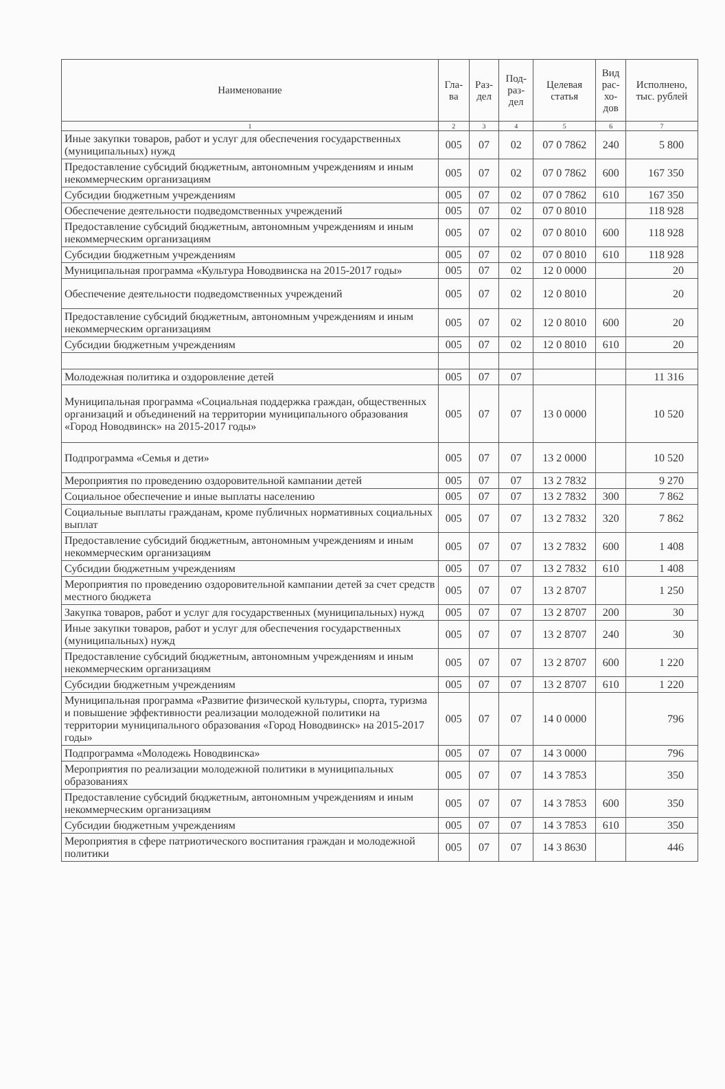| Наименование | Гла- ва | Раз- дел | Под- раз- дел | Целевая статья | Вид рас- хо- дов | Исполнено, тыс. рублей |
| --- | --- | --- | --- | --- | --- | --- |
| 1 | 2 | 3 | 4 | 5 | 6 | 7 |
| Иные закупки товаров, работ и услуг для обеспечения государственных (муниципальных) нужд | 005 | 07 | 02 | 07 0 7862 | 240 | 5 800 |
| Предоставление субсидий бюджетным, автономным учреждениям и иным некоммерческим организациям | 005 | 07 | 02 | 07 0 7862 | 600 | 167 350 |
| Субсидии бюджетным учреждениям | 005 | 07 | 02 | 07 0 7862 | 610 | 167 350 |
| Обеспечение деятельности подведомственных учреждений | 005 | 07 | 02 | 07 0 8010 | | 118 928 |
| Предоставление субсидий бюджетным, автономным учреждениям и иным некоммерческим организациям | 005 | 07 | 02 | 07 0 8010 | 600 | 118 928 |
| Субсидии бюджетным учреждениям | 005 | 07 | 02 | 07 0 8010 | 610 | 118 928 |
| Муниципальная программа «Культура Новодвинска на 2015-2017 годы» | 005 | 07 | 02 | 12 0 0000 | | 20 |
| Обеспечение деятельности подведомственных учреждений | 005 | 07 | 02 | 12 0 8010 | | 20 |
| Предоставление субсидий бюджетным, автономным учреждениям и иным некоммерческим организациям | 005 | 07 | 02 | 12 0 8010 | 600 | 20 |
| Субсидии бюджетным учреждениям | 005 | 07 | 02 | 12 0 8010 | 610 | 20 |
| Молодежная политика и оздоровление детей | 005 | 07 | 07 | | | 11 316 |
| Муниципальная программа «Социальная поддержка граждан, общественных организаций и объединений на территории муниципального образования «Город Новодвинск» на 2015-2017 годы» | 005 | 07 | 07 | 13 0 0000 | | 10 520 |
| Подпрограмма «Семья и дети» | 005 | 07 | 07 | 13 2 0000 | | 10 520 |
| Мероприятия по проведению оздоровительной кампании детей | 005 | 07 | 07 | 13 2 7832 | | 9 270 |
| Социальное обеспечение и иные выплаты населению | 005 | 07 | 07 | 13 2 7832 | 300 | 7 862 |
| Социальные выплаты гражданам, кроме публичных нормативных социальных выплат | 005 | 07 | 07 | 13 2 7832 | 320 | 7 862 |
| Предоставление субсидий бюджетным, автономным учреждениям и иным некоммерческим организациям | 005 | 07 | 07 | 13 2 7832 | 600 | 1 408 |
| Субсидии бюджетным учреждениям | 005 | 07 | 07 | 13 2 7832 | 610 | 1 408 |
| Мероприятия по проведению оздоровительной кампании детей за счет средств местного бюджета | 005 | 07 | 07 | 13 2 8707 | | 1 250 |
| Закупка товаров, работ и услуг для государственных (муниципальных) нужд | 005 | 07 | 07 | 13 2 8707 | 200 | 30 |
| Иные закупки товаров, работ и услуг для обеспечения государственных (муниципальных) нужд | 005 | 07 | 07 | 13 2 8707 | 240 | 30 |
| Предоставление субсидий бюджетным, автономным учреждениям и иным некоммерческим организациям | 005 | 07 | 07 | 13 2 8707 | 600 | 1 220 |
| Субсидии бюджетным учреждениям | 005 | 07 | 07 | 13 2 8707 | 610 | 1 220 |
| Муниципальная программа «Развитие физической культуры, спорта, туризма и повышение эффективности реализации молодежной политики на территории муниципального образования «Город Новодвинск» на 2015-2017 годы» | 005 | 07 | 07 | 14 0 0000 | | 796 |
| Подпрограмма «Молодежь Новодвинска» | 005 | 07 | 07 | 14 3 0000 | | 796 |
| Мероприятия по реализации молодежной политики в муниципальных образованиях | 005 | 07 | 07 | 14 3 7853 | | 350 |
| Предоставление субсидий бюджетным, автономным учреждениям и иным некоммерческим организациям | 005 | 07 | 07 | 14 3 7853 | 600 | 350 |
| Субсидии бюджетным учреждениям | 005 | 07 | 07 | 14 3 7853 | 610 | 350 |
| Мероприятия в сфере патриотического воспитания граждан и молодежной политики | 005 | 07 | 07 | 14 3 8630 | | 446 |